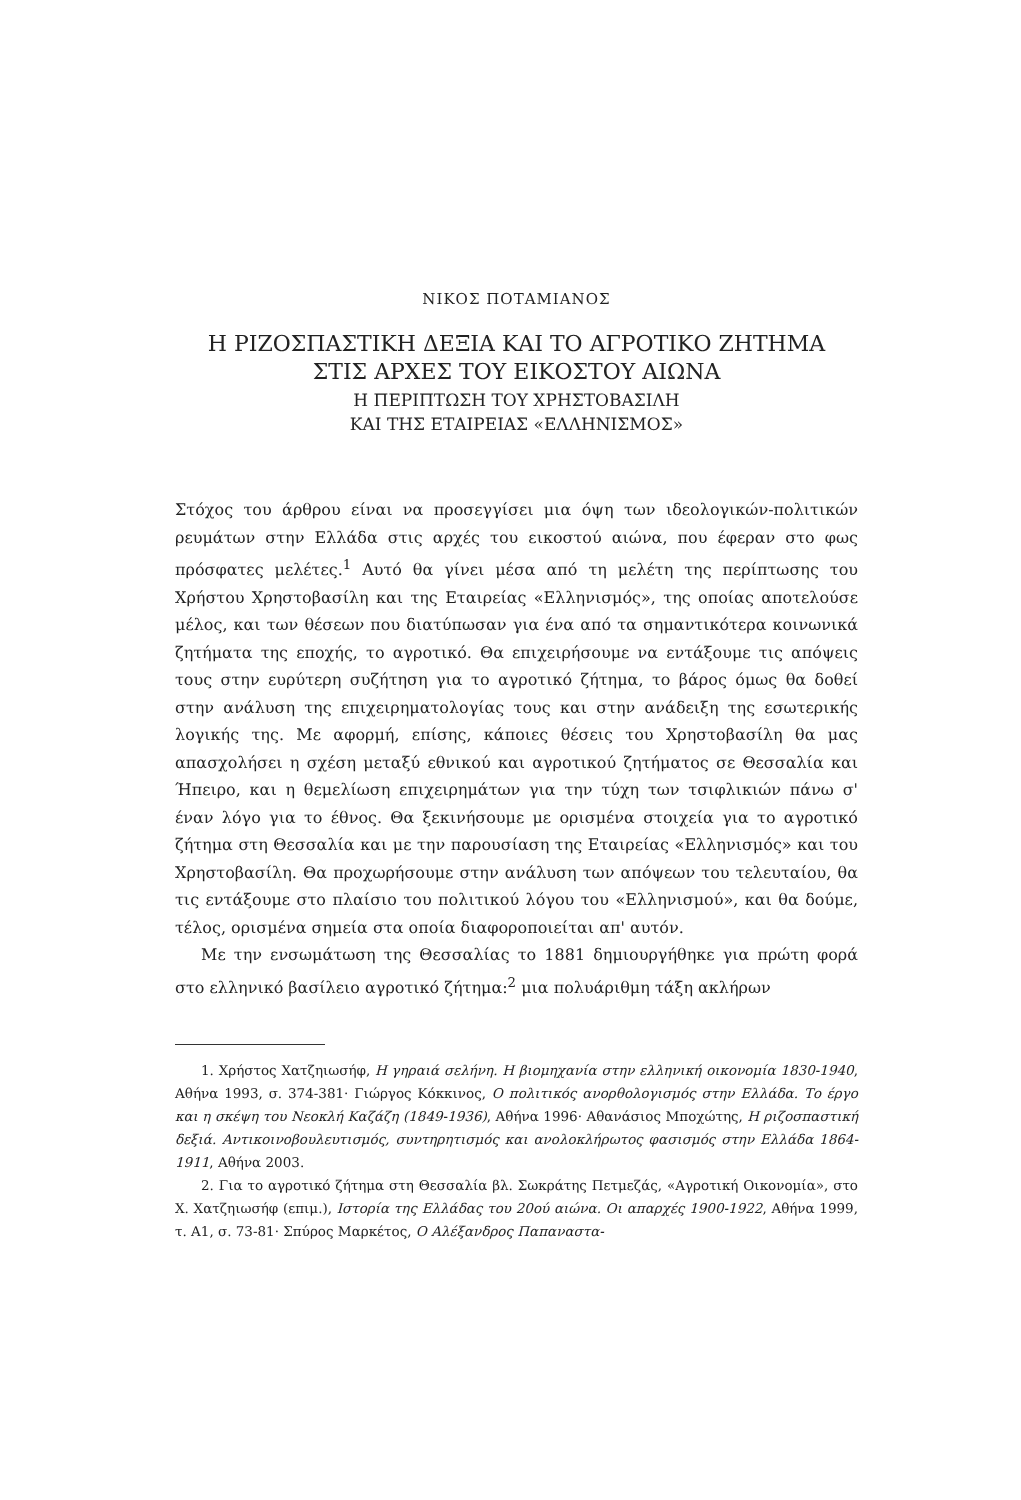ΝΙΚΟΣ ΠΟΤΑΜΙΑΝΟΣ
Η ΡΙΖΟΣΠΑΣΤΙΚΗ ΔΕΞΙΑ ΚΑΙ ΤΟ ΑΓΡΟΤΙΚΟ ΖΗΤΗΜΑ
ΣΤΙΣ ΑΡΧΕΣ ΤΟΥ ΕΙΚΟΣΤΟΥ ΑΙΩΝΑ
Η ΠΕΡΙΠΤΩΣΗ ΤΟΥ ΧΡΗΣΤΟΒΑΣΙΛΗ
ΚΑΙ ΤΗΣ ΕΤΑΙΡΕΙΑΣ «ΕΛΛΗΝΙΣΜΟΣ»
Στόχος του άρθρου είναι να προσεγγίσει μια όψη των ιδεολογικών-πολιτικών ρευμάτων στην Ελλάδα στις αρχές του εικοστού αιώνα, που έφεραν στο φως πρόσφατες μελέτες.<sup>1</sup> Αυτό θα γίνει μέσα από τη μελέτη της περίπτωσης του Χρήστου Χρηστοβασίλη και της Εταιρείας «Ελληνισμός», της οποίας αποτελούσε μέλος, και των θέσεων που διατύπωσαν για ένα από τα σημαντικότερα κοινωνικά ζητήματα της εποχής, το αγροτικό. Θα επιχειρήσουμε να εντάξουμε τις απόψεις τους στην ευρύτερη συζήτηση για το αγροτικό ζήτημα, το βάρος όμως θα δοθεί στην ανάλυση της επιχειρηματολογίας τους και στην ανάδειξη της εσωτερικής λογικής της. Με αφορμή, επίσης, κάποιες θέσεις του Χρηστοβασίλη θα μας απασχολήσει η σχέση μεταξύ εθνικού και αγροτικού ζητήματος σε Θεσσαλία και Ήπειρο, και η θεμελίωση επιχειρημάτων για την τύχη των τσιφλικιών πάνω σ' έναν λόγο για το έθνος. Θα ξεκινήσουμε με ορισμένα στοιχεία για το αγροτικό ζήτημα στη Θεσσαλία και με την παρουσίαση της Εταιρείας «Ελληνισμός» και του Χρηστοβασίλη. Θα προχωρήσουμε στην ανάλυση των απόψεων του τελευταίου, θα τις εντάξουμε στο πλαίσιο του πολιτικού λόγου του «Ελληνισμού», και θα δούμε, τέλος, ορισμένα σημεία στα οποία διαφοροποιείται απ' αυτόν.
Με την ενσωμάτωση της Θεσσαλίας το 1881 δημιουργήθηκε για πρώτη φορά στο ελληνικό βασίλειο αγροτικό ζήτημα:<sup>2</sup> μια πολυάριθμη τάξη ακλήρων
1. Χρήστος Χατζηιωσήφ, Η γηραιά σελήνη. Η βιομηχανία στην ελληνική οικονομία 1830-1940, Αθήνα 1993, σ. 374-381· Γιώργος Κόκκινος, Ο πολιτικός ανορθολογισμός στην Ελλάδα. Το έργο και η σκέψη του Νεοκλή Καζάζη (1849-1936), Αθήνα 1996· Αθανάσιος Μποχώτης, Η ριζοσπαστική δεξιά. Αντικοινοβουλευτισμός, συντηρητισμός και ανολοκλήρωτος φασισμός στην Ελλάδα 1864-1911, Αθήνα 2003.
2. Για το αγροτικό ζήτημα στη Θεσσαλία βλ. Σωκράτης Πετμεζάς, «Αγροτική Οικονομία», στο Χ. Χατζηιωσήφ (επιμ.), Ιστορία της Ελλάδας του 20ού αιώνα. Οι απαρχές 1900-1922, Αθήνα 1999, τ. Α1, σ. 73-81· Σπύρος Μαρκέτος, Ο Αλέξανδρος Παπαναστα-